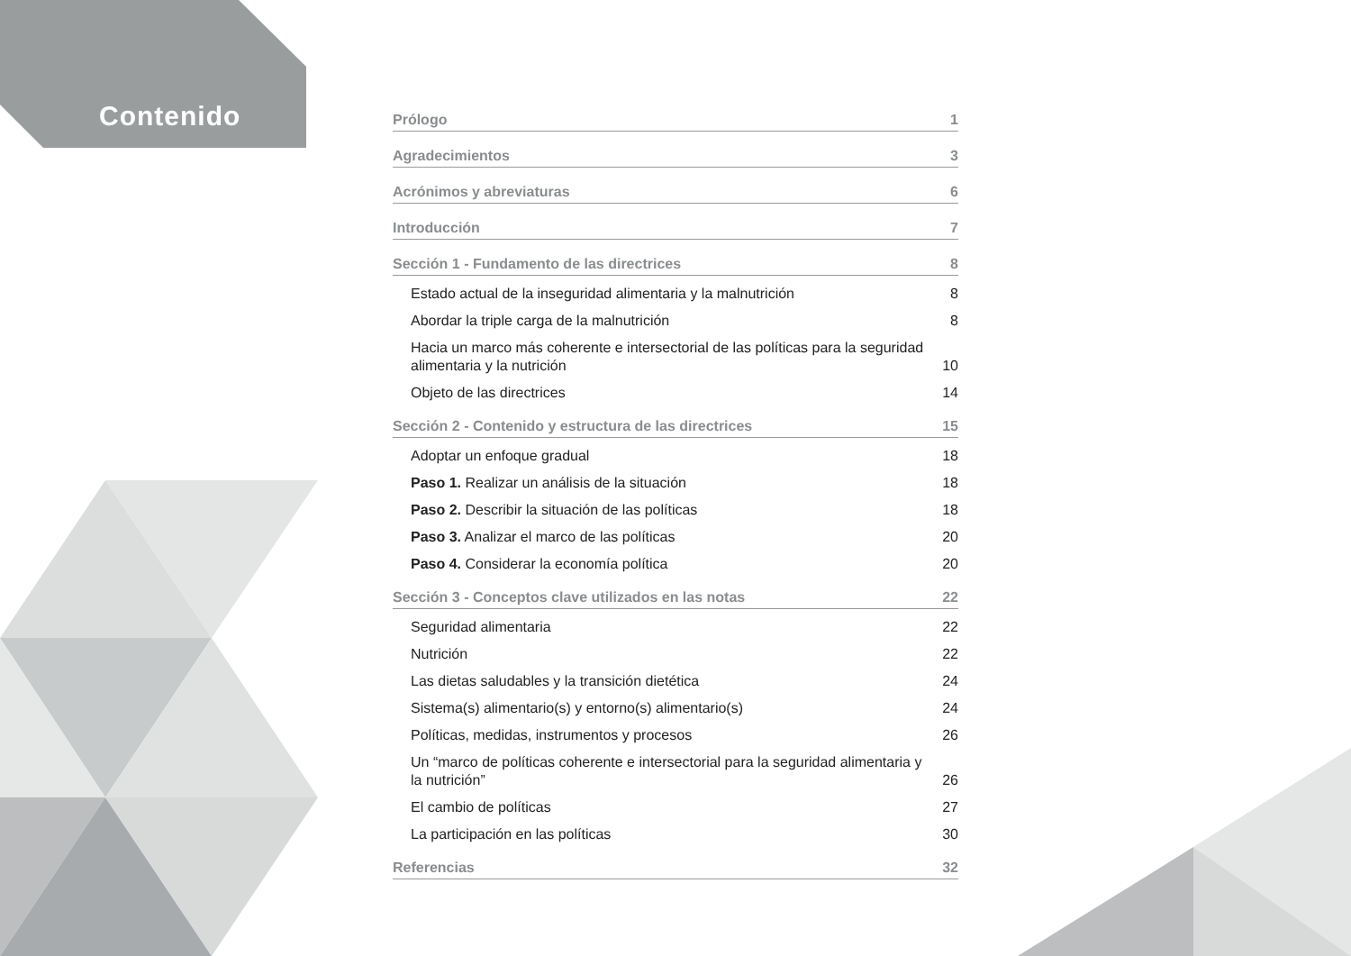Contenido
Prólogo 1
Agradecimientos 3
Acrónimos y abreviaturas 6
Introducción 7
Sección 1 - Fundamento de las directrices 8
Estado actual de la inseguridad alimentaria y la malnutrición 8
Abordar la triple carga de la malnutrición 8
Hacia un marco más coherente e intersectorial de las políticas para la seguridad alimentaria y la nutrición 10
Objeto de las directrices 14
Sección 2 - Contenido y estructura de las directrices 15
Adoptar un enfoque gradual 18
Paso 1. Realizar un análisis de la situación 18
Paso 2. Describir la situación de las políticas 18
Paso 3. Analizar el marco de las políticas 20
Paso 4. Considerar la economía política 20
Sección 3 - Conceptos clave utilizados en las notas 22
Seguridad alimentaria 22
Nutrición 22
Las dietas saludables y la transición dietética 24
Sistema(s) alimentario(s) y entorno(s) alimentario(s) 24
Políticas, medidas, instrumentos y procesos 26
Un “marco de políticas coherente e intersectorial para la seguridad alimentaria y la nutrición” 26
El cambio de políticas 27
La participación en las políticas 30
Referencias 32